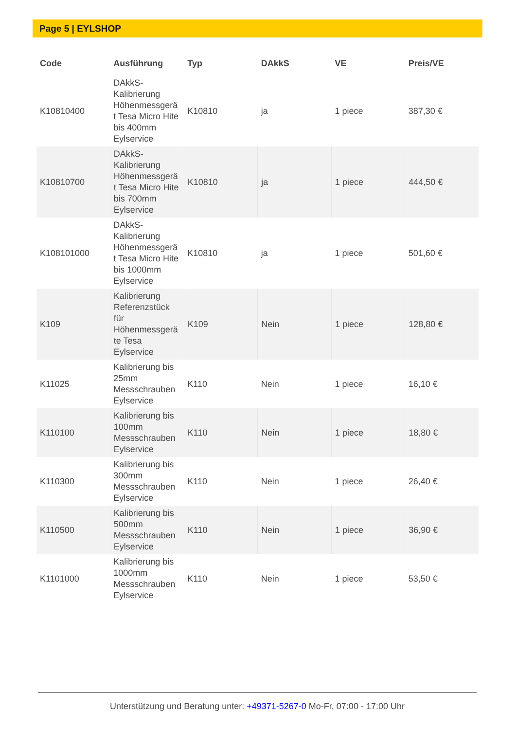Page 5 | EYLSHOP
| Code | Ausführung | Typ | DAkkS | VE | Preis/VE |
| --- | --- | --- | --- | --- | --- |
| K10810400 | DAkkS-Kalibrierung Höhenmessgerä t Tesa Micro Hite bis 400mm Eylservice | K10810 | ja | 1 piece | 387,30 € |
| K10810700 | DAkkS-Kalibrierung Höhenmessgerä t Tesa Micro Hite bis 700mm Eylservice | K10810 | ja | 1 piece | 444,50 € |
| K108101000 | DAkkS-Kalibrierung Höhenmessgerä t Tesa Micro Hite bis 1000mm Eylservice | K10810 | ja | 1 piece | 501,60 € |
| K109 | Kalibrierung Referenzstück für Höhenmessgerä te Tesa Eylservice | K109 | Nein | 1 piece | 128,80 € |
| K11025 | Kalibrierung bis 25mm Messschrauben Eylservice | K110 | Nein | 1 piece | 16,10 € |
| K110100 | Kalibrierung bis 100mm Messschrauben Eylservice | K110 | Nein | 1 piece | 18,80 € |
| K110300 | Kalibrierung bis 300mm Messschrauben Eylservice | K110 | Nein | 1 piece | 26,40 € |
| K110500 | Kalibrierung bis 500mm Messschrauben Eylservice | K110 | Nein | 1 piece | 36,90 € |
| K1101000 | Kalibrierung bis 1000mm Messschrauben Eylservice | K110 | Nein | 1 piece | 53,50 € |
Unterstützung und Beratung unter: +49371-5267-0 Mo-Fr, 07:00 - 17:00 Uhr